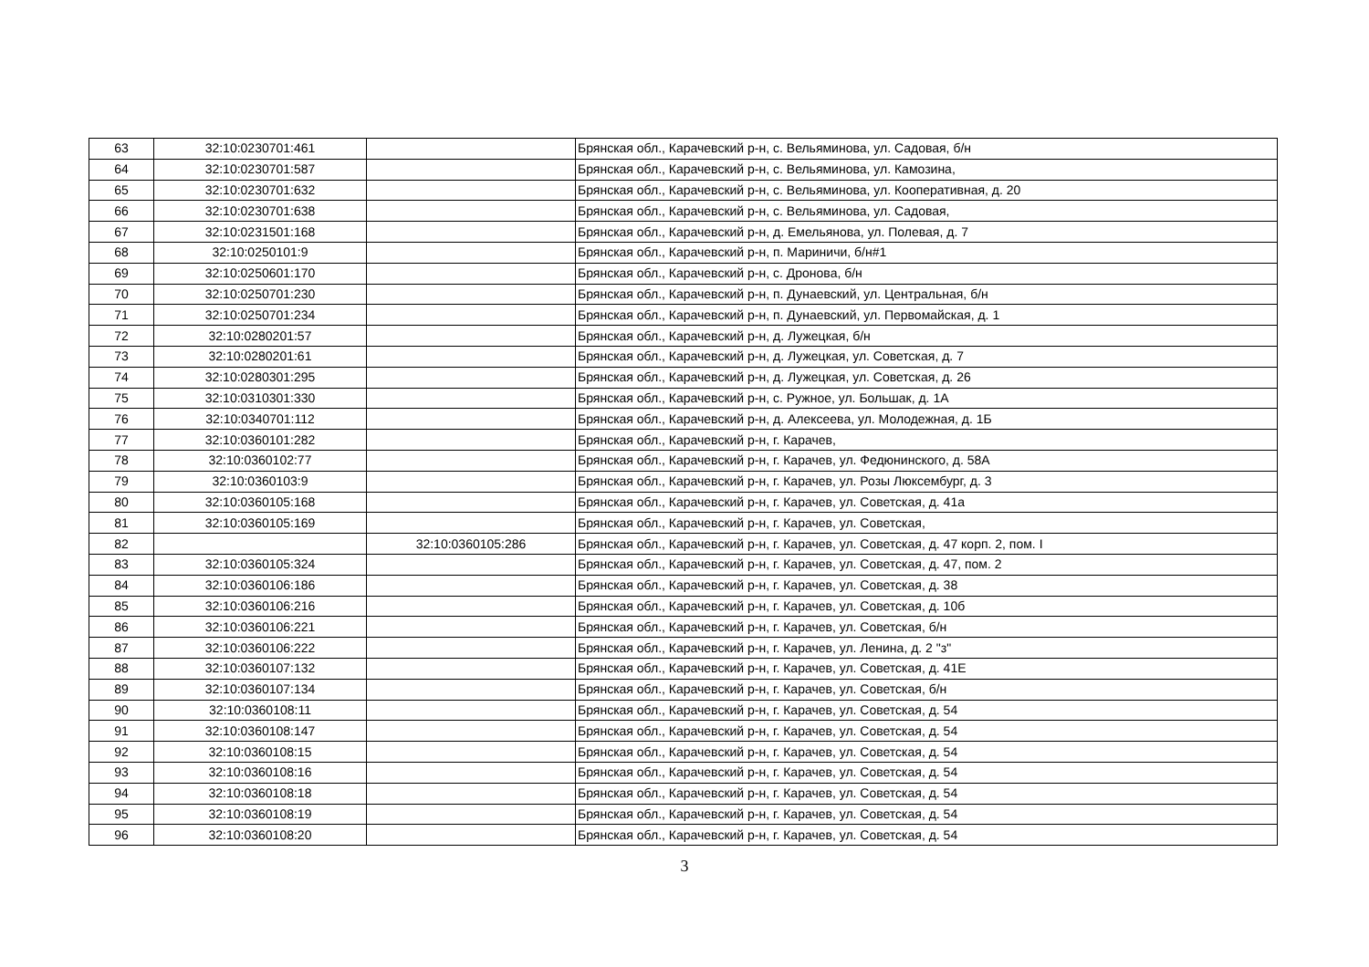| 63 | 32:10:0230701:461 | | Брянская обл., Карачевский р-н, с. Вельяминова, ул. Садовая, б/н |
| 64 | 32:10:0230701:587 | | Брянская обл., Карачевский р-н, с. Вельяминова, ул. Камозина, |
| 65 | 32:10:0230701:632 | | Брянская обл., Карачевский р-н, с. Вельяминова, ул. Кооперативная, д. 20 |
| 66 | 32:10:0230701:638 | | Брянская обл., Карачевский р-н, с. Вельяминова, ул. Садовая, |
| 67 | 32:10:0231501:168 | | Брянская обл., Карачевский р-н, д. Емельянова, ул. Полевая, д. 7 |
| 68 | 32:10:0250101:9 | | Брянская обл., Карачевский р-н, п. Мариничи, б/н#1 |
| 69 | 32:10:0250601:170 | | Брянская обл., Карачевский р-н, с. Дронова, б/н |
| 70 | 32:10:0250701:230 | | Брянская обл., Карачевский р-н, п. Дунаевский, ул. Центральная, б/н |
| 71 | 32:10:0250701:234 | | Брянская обл., Карачевский р-н, п. Дунаевский, ул. Первомайская, д. 1 |
| 72 | 32:10:0280201:57 | | Брянская обл., Карачевский р-н, д. Лужецкая, б/н |
| 73 | 32:10:0280201:61 | | Брянская обл., Карачевский р-н, д. Лужецкая, ул. Советская, д. 7 |
| 74 | 32:10:0280301:295 | | Брянская обл., Карачевский р-н, д. Лужецкая, ул. Советская, д. 26 |
| 75 | 32:10:0310301:330 | | Брянская обл., Карачевский р-н, с. Ружное, ул. Большак, д. 1А |
| 76 | 32:10:0340701:112 | | Брянская обл., Карачевский р-н, д. Алексеева, ул. Молодежная, д. 1Б |
| 77 | 32:10:0360101:282 | | Брянская обл., Карачевский р-н, г. Карачев, |
| 78 | 32:10:0360102:77 | | Брянская обл., Карачевский р-н, г. Карачев, ул. Федюнинского, д. 58А |
| 79 | 32:10:0360103:9 | | Брянская обл., Карачевский р-н, г. Карачев, ул. Розы Люксембург, д. 3 |
| 80 | 32:10:0360105:168 | | Брянская обл., Карачевский р-н, г. Карачев, ул. Советская, д. 41а |
| 81 | 32:10:0360105:169 | | Брянская обл., Карачевский р-н, г. Карачев, ул. Советская, |
| 82 | | 32:10:0360105:286 | Брянская обл., Карачевский р-н, г. Карачев, ул. Советская, д. 47 корп. 2, пом. I |
| 83 | 32:10:0360105:324 | | Брянская обл., Карачевский р-н, г. Карачев, ул. Советская, д. 47, пом. 2 |
| 84 | 32:10:0360106:186 | | Брянская обл., Карачевский р-н, г. Карачев, ул. Советская, д. 38 |
| 85 | 32:10:0360106:216 | | Брянская обл., Карачевский р-н, г. Карачев, ул. Советская, д. 10б |
| 86 | 32:10:0360106:221 | | Брянская обл., Карачевский р-н, г. Карачев, ул. Советская, б/н |
| 87 | 32:10:0360106:222 | | Брянская обл., Карачевский р-н, г. Карачев, ул. Ленина, д. 2 "з" |
| 88 | 32:10:0360107:132 | | Брянская обл., Карачевский р-н, г. Карачев, ул. Советская, д. 41Е |
| 89 | 32:10:0360107:134 | | Брянская обл., Карачевский р-н, г. Карачев, ул. Советская, б/н |
| 90 | 32:10:0360108:11 | | Брянская обл., Карачевский р-н, г. Карачев, ул. Советская, д. 54 |
| 91 | 32:10:0360108:147 | | Брянская обл., Карачевский р-н, г. Карачев, ул. Советская, д. 54 |
| 92 | 32:10:0360108:15 | | Брянская обл., Карачевский р-н, г. Карачев, ул. Советская, д. 54 |
| 93 | 32:10:0360108:16 | | Брянская обл., Карачевский р-н, г. Карачев, ул. Советская, д. 54 |
| 94 | 32:10:0360108:18 | | Брянская обл., Карачевский р-н, г. Карачев, ул. Советская, д. 54 |
| 95 | 32:10:0360108:19 | | Брянская обл., Карачевский р-н, г. Карачев, ул. Советская, д. 54 |
| 96 | 32:10:0360108:20 | | Брянская обл., Карачевский р-н, г. Карачев, ул. Советская, д. 54 |
3